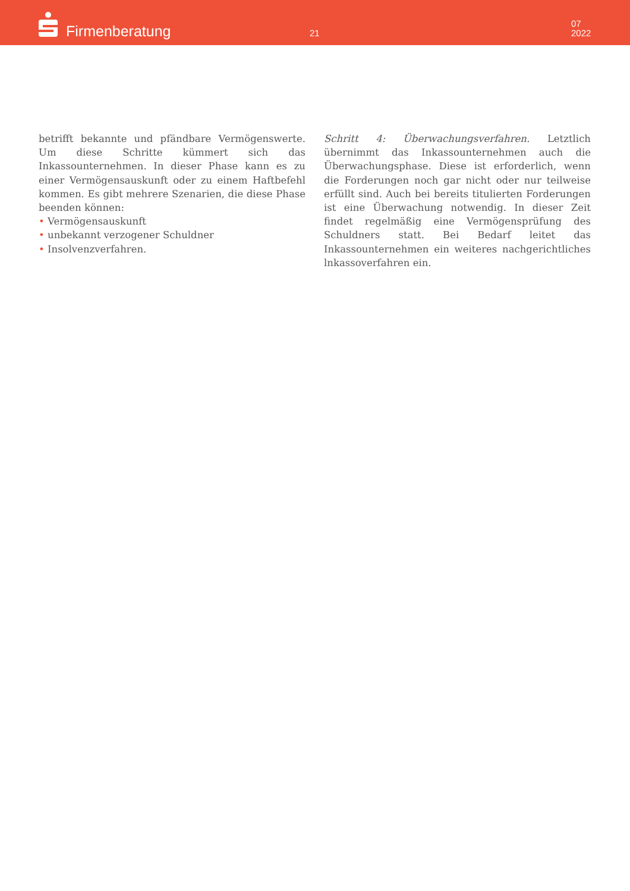Firmenberatung 21
07
2022
betrifft bekannte und pfändbare Vermögenswerte. Um diese Schritte kümmert sich das Inkassounternehmen. In dieser Phase kann es zu einer Vermögensauskunft oder zu einem Haftbefehl kommen. Es gibt mehrere Szenarien, die diese Phase beenden können:
• Vermögensauskunft
• unbekannt verzogener Schuldner
• Insolvenzverfahren.
Schritt 4: Überwachungsverfahren. Letztlich übernimmt das Inkassounternehmen auch die Überwachungsphase. Diese ist erforderlich, wenn die Forderungen noch gar nicht oder nur teilweise erfüllt sind. Auch bei bereits titulierten Forderungen ist eine Überwachung notwendig. In dieser Zeit findet regelmäßig eine Vermögensprüfung des Schuldners statt. Bei Bedarf leitet das Inkassounternehmen ein weiteres nachgerichtliches lnkassoverfahren ein.